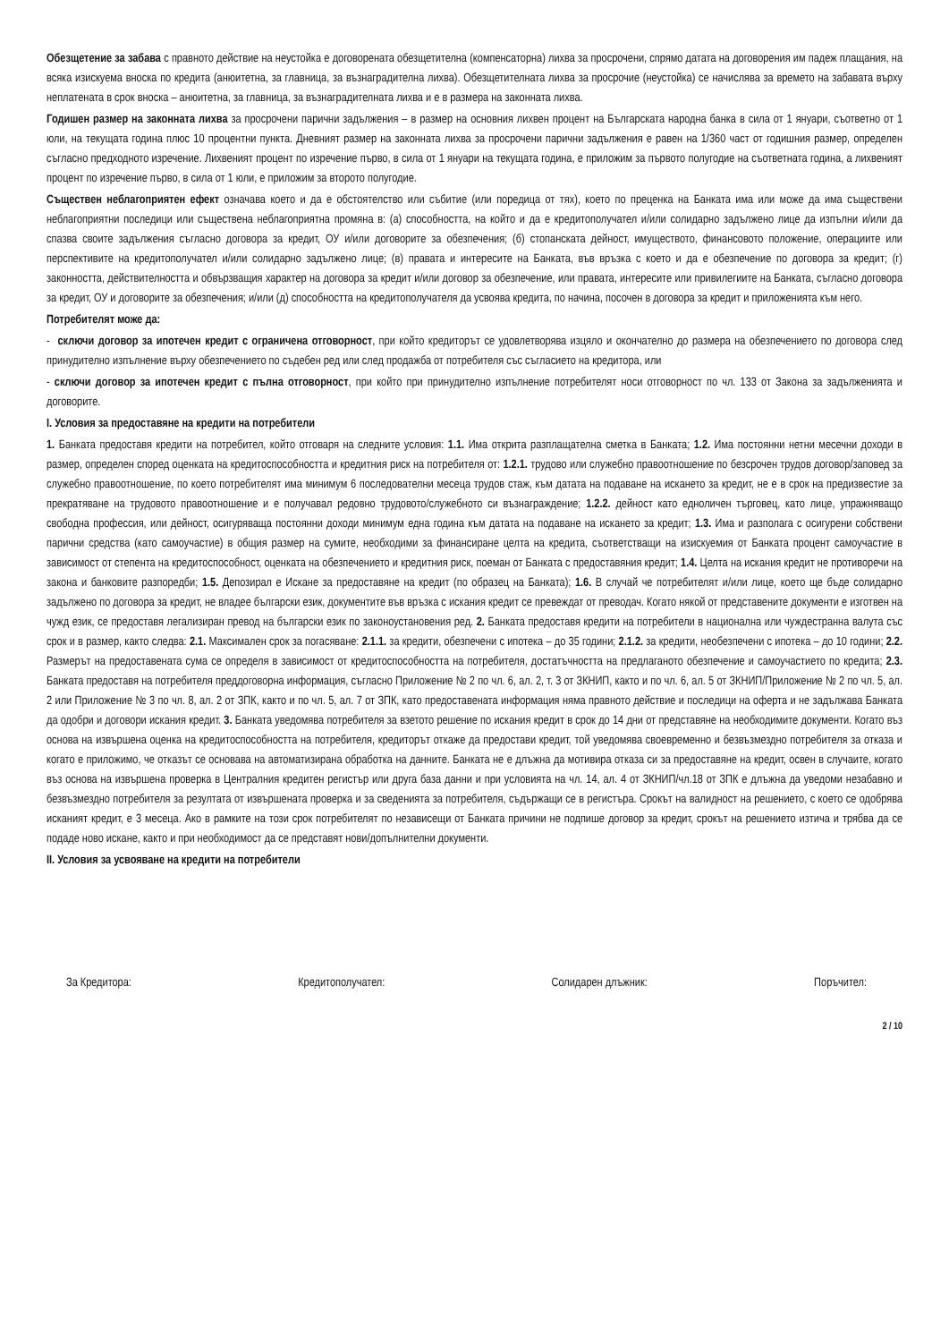Обезщетение за забава с правното действие на неустойка е договорената обезщетителна (компенсаторна) лихва за просрочени, спрямо датата на договорения им падеж плащания, на всяка изискуема вноска по кредита (анюитетна, за главница, за възнаградителна лихва). Обезщетителната лихва за просрочие (неустойка) се начислява за времето на забавата върху неплатената в срок вноска – анюитетна, за главница, за възнаградителната лихва и е в размера на законната лихва.
Годишен размер на законната лихва за просрочени парични задължения – в размер на основния лихвен процент на Българската народна банка в сила от 1 януари, съответно от 1 юли, на текущата година плюс 10 процентни пункта. Дневният размер на законната лихва за просрочени парични задължения е равен на 1/360 част от годишния размер, определен съгласно предходното изречение. Лихвеният процент по изречение първо, в сила от 1 януари на текущата година, е приложим за първото полугодие на съответната година, а лихвеният процент по изречение първо, в сила от 1 юли, е приложим за второто полугодие.
Съществен неблагоприятен ефект означава което и да е обстоятелство или събитие (или поредица от тях), което по преценка на Банката има или може да има съществени неблагоприятни последици или съществена неблагоприятна промяна в: (а) способността, на който и да е кредитополучател и/или солидарно задължено лице да изпълни и/или да спазва своите задължения съгласно договора за кредит, ОУ и/или договорите за обезпечения; (б) стопанската дейност, имуществото, финансовото положение, операциите или перспективите на кредитополучател и/или солидарно задължено лице; (в) правата и интересите на Банката, във връзка с което и да е обезпечение по договора за кредит; (г) законността, действителността и обвързващия характер на договора за кредит и/или договор за обезпечение, или правата, интересите или привилегиите на Банката, съгласно договора за кредит, ОУ и договорите за обезпечения; и/или (д) способността на кредитополучателя да усвоява кредита, по начина, посочен в договора за кредит и приложенията към него.
Потребителят може да:
- сключи договор за ипотечен кредит с ограничена отговорност, при който кредиторът се удовлетворява изцяло и окончателно до размера на обезпечението по договора след принудително изпълнение върху обезпечението по съдебен ред или след продажба от потребителя със съгласието на кредитора, или
- сключи договор за ипотечен кредит с пълна отговорност, при който при принудително изпълнение потребителят носи отговорност по чл. 133 от Закона за задълженията и договорите.
I. Условия за предоставяне на кредити на потребители
1. Банката предоставя кредити на потребител, който отговаря на следните условия: 1.1. Има открита разплащателна сметка в Банката; 1.2. Има постоянни нетни месечни доходи в размер, определен според оценката на кредитоспособността и кредитния риск на потребителя от: 1.2.1. трудово или служебно правоотношение по безсрочен трудов договор/заповед за служебно правоотношение, по което потребителят има минимум 6 последователни месеца трудов стаж, към датата на подаване на искането за кредит, не е в срок на предизвестие за прекратяване на трудовото правоотношение и е получавал редовно трудовото/служебното си възнаграждение; 1.2.2. дейност като едноличен търговец, като лице, упражняващо свободна профессия, или дейност, осигуряваща постоянни доходи минимум една година към датата на подаване на искането за кредит; 1.3. Има и разполага с осигурени собствени парични средства (като самоучастие) в общия размер на сумите, необходими за финансиране целта на кредита, съответстващи на изискуемия от Банката процент самоучастие в зависимост от степента на кредитоспособност, оценката на обезпечението и кредитния риск, поеман от Банката с предоставяния кредит; 1.4. Целта на искания кредит не противоречи на закона и банковите разпоредби; 1.5. Депозирал е Искане за предоставяне на кредит (по образец на Банката); 1.6. В случай че потребителят и/или лице, което ще бъде солидарно задължено по договора за кредит, не владее български език, документите във връзка с искания кредит се превеждат от преводач. Когато някой от представените документи е изготвен на чужд език, се предоставя легализиран превод на български език по законоустановения ред. 2. Банката предоставя кредити на потребители в национална или чуждестранна валута със срок и в размер, както следва: 2.1. Максимален срок за погасяване: 2.1.1. за кредити, обезпечени с ипотека – до 35 години; 2.1.2. за кредити, необезпечени с ипотека – до 10 години; 2.2. Размерът на предоставената сума се определя в зависимост от кредитоспособността на потребителя, достатъчността на предлаганото обезпечение и самоучастието по кредита; 2.3. Банката предоставя на потребителя преддоговорна информация, съгласно Приложение № 2 по чл. 6, ал. 2, т. 3 от ЗКНИП, както и по чл. 6, ал. 5 от ЗКНИП/Приложение № 2 по чл. 5, ал. 2 или Приложение № 3 по чл. 8, ал. 2 от ЗПК, както и по чл. 5, ал. 7 от ЗПК, като предоставената информация няма правното действие и последици на оферта и не задължава Банката да одобри и договори искания кредит. 3. Банката уведомява потребителя за взетото решение по искания кредит в срок до 14 дни от представяне на необходимите документи. Когато въз основа на извършена оценка на кредитоспособността на потребителя, кредиторът откаже да предостави кредит, той уведомява своевременно и безвъзмездно потребителя за отказа и когато е приложимо, че отказът се основава на автоматизирана обработка на данните. Банката не е длъжна да мотивира отказа си за предоставяне на кредит, освен в случаите, когато въз основа на извършена проверка в Централния кредитен регистър или друга база данни и при условията на чл. 14, ал. 4 от ЗКНИП/чл.18 от ЗПК е длъжна да уведоми незабавно и безвъзмездно потребителя за резултата от извършената проверка и за сведенията за потребителя, съдържащи се в регистъра. Срокът на валидност на решението, с което се одобрява исканият кредит, е 3 месеца. Ако в рамките на този срок потребителят по независещи от Банката причини не подпише договор за кредит, срокът на решението изтича и трябва да се подаде ново искане, както и при необходимост да се представят нови/допълнителни документи.
II. Условия за усвояване на кредити на потребители
За Кредитора: Кредитополучател: Солидарен длъжник: Поръчител:
2 / 10